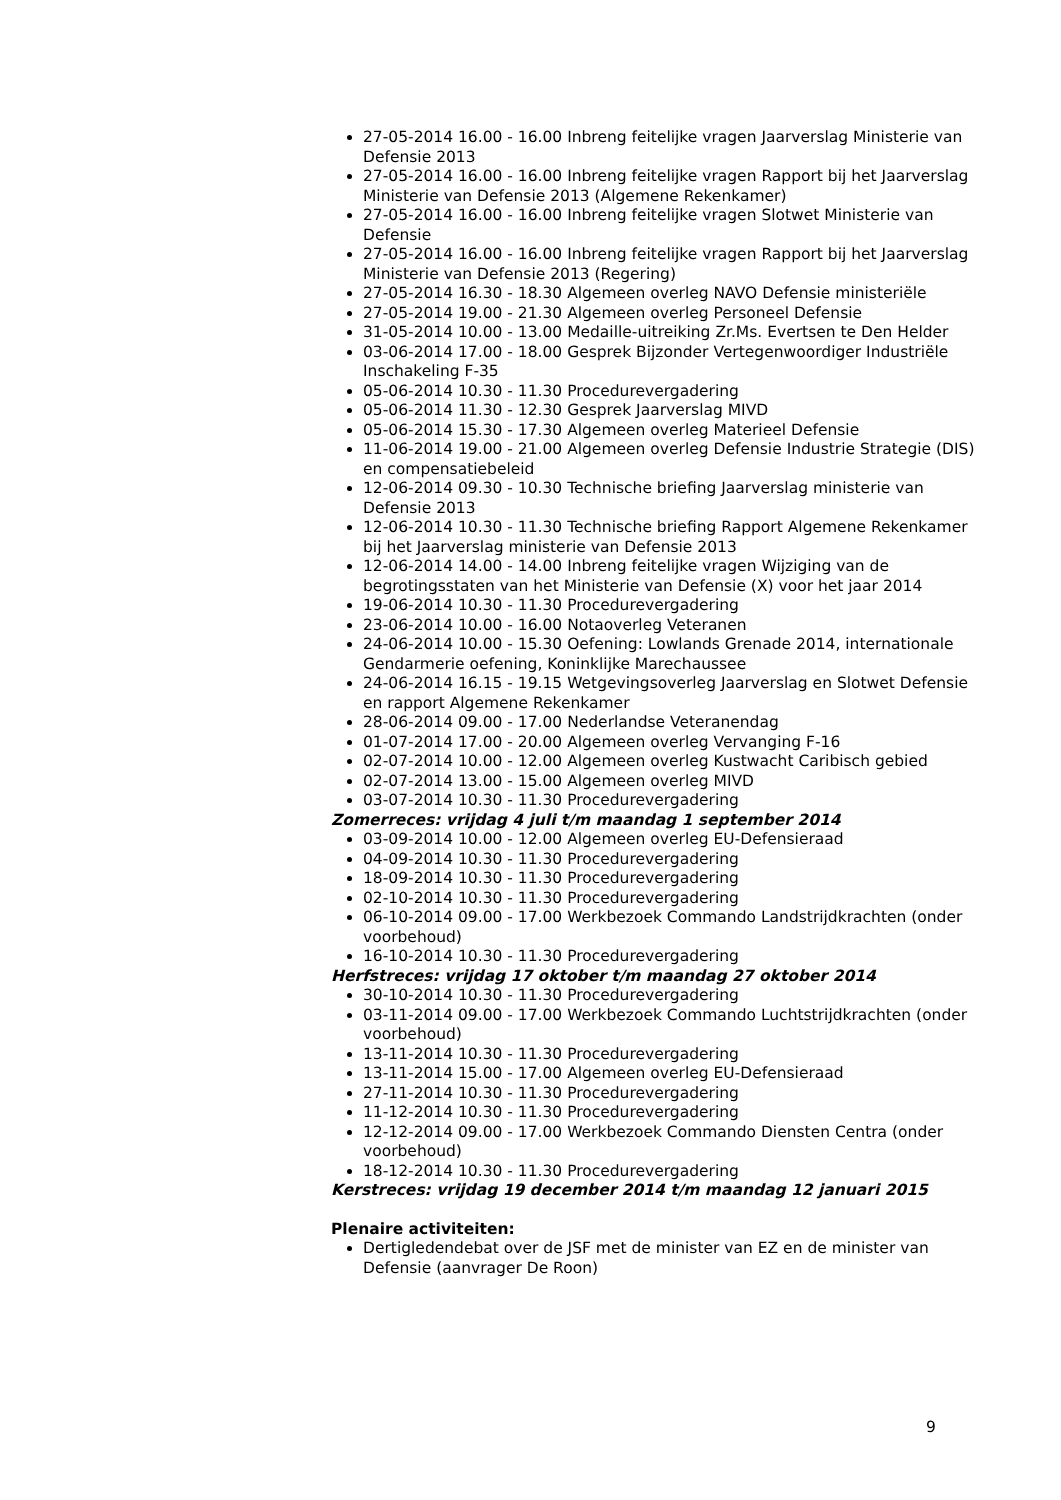27-05-2014 16.00 - 16.00 Inbreng feitelijke vragen Jaarverslag Ministerie van Defensie 2013
27-05-2014 16.00 - 16.00 Inbreng feitelijke vragen Rapport bij het Jaarverslag Ministerie van Defensie 2013 (Algemene Rekenkamer)
27-05-2014 16.00 - 16.00 Inbreng feitelijke vragen Slotwet Ministerie van Defensie
27-05-2014 16.00 - 16.00 Inbreng feitelijke vragen Rapport bij het Jaarverslag Ministerie van Defensie 2013 (Regering)
27-05-2014 16.30 - 18.30 Algemeen overleg NAVO Defensie ministeriële
27-05-2014 19.00 - 21.30 Algemeen overleg Personeel Defensie
31-05-2014 10.00 - 13.00 Medaille-uitreiking Zr.Ms. Evertsen te Den Helder
03-06-2014 17.00 - 18.00 Gesprek Bijzonder Vertegenwoordiger Industriële Inschakeling F-35
05-06-2014 10.30 - 11.30 Procedurevergadering
05-06-2014 11.30 - 12.30 Gesprek Jaarverslag MIVD
05-06-2014 15.30 - 17.30 Algemeen overleg Materieel Defensie
11-06-2014 19.00 - 21.00 Algemeen overleg Defensie Industrie Strategie (DIS) en compensatiebeleid
12-06-2014 09.30 - 10.30 Technische briefing Jaarverslag ministerie van Defensie 2013
12-06-2014 10.30 - 11.30 Technische briefing Rapport Algemene Rekenkamer bij het Jaarverslag ministerie van Defensie 2013
12-06-2014 14.00 - 14.00 Inbreng feitelijke vragen Wijziging van de begrotingsstaten van het Ministerie van Defensie (X) voor het jaar 2014
19-06-2014 10.30 - 11.30 Procedurevergadering
23-06-2014 10.00 - 16.00 Notaoverleg Veteranen
24-06-2014 10.00 - 15.30 Oefening: Lowlands Grenade 2014, internationale Gendarmerie oefening, Koninklijke Marechaussee
24-06-2014 16.15 - 19.15 Wetgevingsoverleg Jaarverslag en Slotwet Defensie en rapport Algemene Rekenkamer
28-06-2014 09.00 - 17.00 Nederlandse Veteranendag
01-07-2014 17.00 - 20.00 Algemeen overleg Vervanging F-16
02-07-2014 10.00 - 12.00 Algemeen overleg Kustwacht Caribisch gebied
02-07-2014 13.00 - 15.00 Algemeen overleg MIVD
03-07-2014 10.30 - 11.30 Procedurevergadering
Zomerreces: vrijdag 4 juli t/m maandag 1 september 2014
03-09-2014 10.00 - 12.00 Algemeen overleg EU-Defensieraad
04-09-2014 10.30 - 11.30 Procedurevergadering
18-09-2014 10.30 - 11.30 Procedurevergadering
02-10-2014 10.30 - 11.30 Procedurevergadering
06-10-2014 09.00 - 17.00 Werkbezoek Commando Landstrijdkrachten (onder voorbehoud)
16-10-2014 10.30 - 11.30 Procedurevergadering
Herfstreces: vrijdag 17 oktober t/m maandag 27 oktober 2014
30-10-2014 10.30 - 11.30 Procedurevergadering
03-11-2014 09.00 - 17.00 Werkbezoek Commando Luchtstrijdkrachten (onder voorbehoud)
13-11-2014 10.30 - 11.30 Procedurevergadering
13-11-2014 15.00 - 17.00 Algemeen overleg EU-Defensieraad
27-11-2014 10.30 - 11.30 Procedurevergadering
11-12-2014 10.30 - 11.30 Procedurevergadering
12-12-2014 09.00 - 17.00 Werkbezoek Commando Diensten Centra (onder voorbehoud)
18-12-2014 10.30 - 11.30 Procedurevergadering
Kerstreces: vrijdag 19 december 2014 t/m maandag 12 januari 2015
Plenaire activiteiten:
Dertigledendebat over de JSF met de minister van EZ en de minister van Defensie (aanvrager De Roon)
9